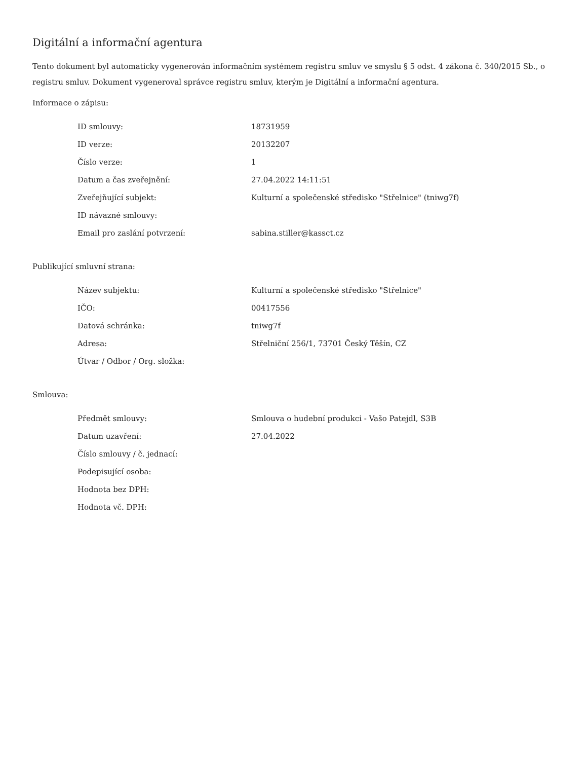Digitální a informační agentura
Tento dokument byl automaticky vygenerován informačním systémem registru smluv ve smyslu § 5 odst. 4 zákona č. 340/2015 Sb., o registru smluv. Dokument vygeneroval správce registru smluv, kterým je Digitální a informační agentura.
Informace o zápisu:
| ID smlouvy: | 18731959 |
| ID verze: | 20132207 |
| Číslo verze: | 1 |
| Datum a čas zveřejnění: | 27.04.2022 14:11:51 |
| Zveřejňující subjekt: | Kulturní a společenské středisko "Střelnice" (tniwg7f) |
| ID návazné smlouvy: | |
| Email pro zaslání potvrzení: | sabina.stiller@kassct.cz |
Publikující smluvní strana:
| Název subjektu: | Kulturní a společenské středisko "Střelnice" |
| IČO: | 00417556 |
| Datová schránka: | tniwg7f |
| Adresa: | Střelniční 256/1, 73701 Český Těšín, CZ |
| Útvar / Odbor / Org. složka: | |
Smlouva:
| Předmět smlouvy: | Smlouva o hudební produkci - Vašo Patejdl, S3B |
| Datum uzavření: | 27.04.2022 |
| Číslo smlouvy / č. jednací: | |
| Podepisující osoba: | |
| Hodnota bez DPH: | |
| Hodnota vč. DPH: | |